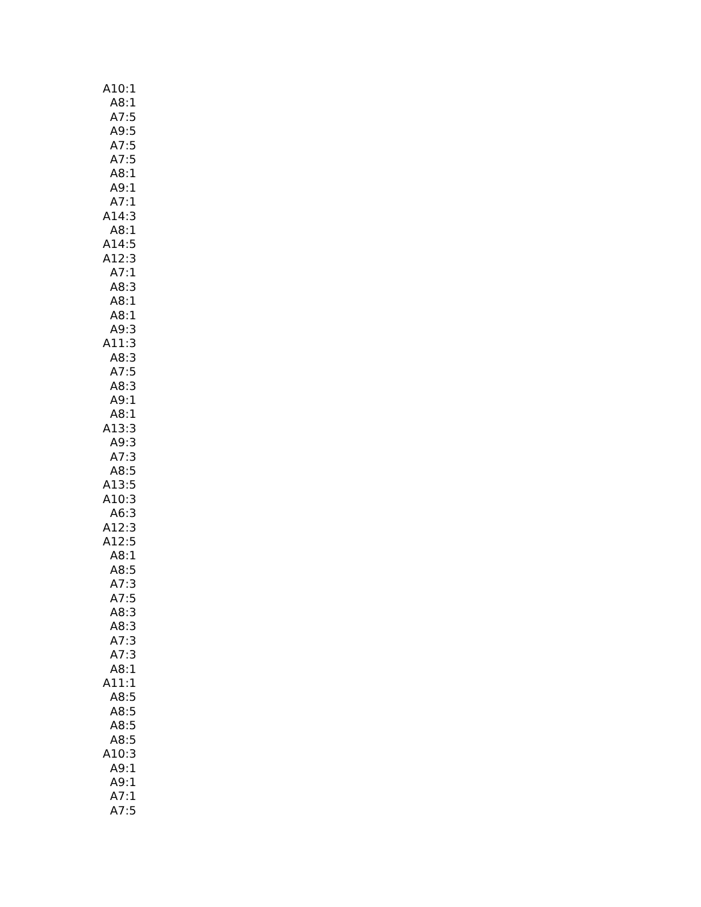| A10: | 1 |
| A8: | 1 |
| A7: | 5 |
| A9: | 5 |
| A7: | 5 |
| A7: | 5 |
| A8: | 1 |
| A9: | 1 |
| A7: | 1 |
| A14: | 3 |
| A8: | 1 |
| A14: | 5 |
| A12: | 3 |
| A7: | 1 |
| A8: | 3 |
| A8: | 1 |
| A8: | 1 |
| A9: | 3 |
| A11: | 3 |
| A8: | 3 |
| A7: | 5 |
| A8: | 3 |
| A9: | 1 |
| A8: | 1 |
| A13: | 3 |
| A9: | 3 |
| A7: | 3 |
| A8: | 5 |
| A13: | 5 |
| A10: | 3 |
| A6: | 3 |
| A12: | 3 |
| A12: | 5 |
| A8: | 1 |
| A8: | 5 |
| A7: | 3 |
| A7: | 5 |
| A8: | 3 |
| A8: | 3 |
| A7: | 3 |
| A7: | 3 |
| A8: | 1 |
| A11: | 1 |
| A8: | 5 |
| A8: | 5 |
| A8: | 5 |
| A8: | 5 |
| A10: | 3 |
| A9: | 1 |
| A9: | 1 |
| A7: | 1 |
| A7: | 5 |